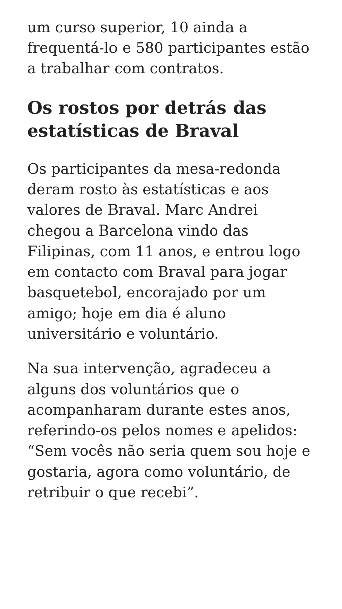um curso superior, 10 ainda a frequentá-lo e 580 participantes estão a trabalhar com contratos.
Os rostos por detrás das estatísticas de Braval
Os participantes da mesa-redonda deram rosto às estatísticas e aos valores de Braval. Marc Andrei chegou a Barcelona vindo das Filipinas, com 11 anos, e entrou logo em contacto com Braval para jogar basquetebol, encorajado por um amigo; hoje em dia é aluno universitário e voluntário.
Na sua intervenção, agradeceu a alguns dos voluntários que o acompanharam durante estes anos, referindo-os pelos nomes e apelidos: “Sem vocês não seria quem sou hoje e gostaria, agora como voluntário, de retribuir o que recebi”.